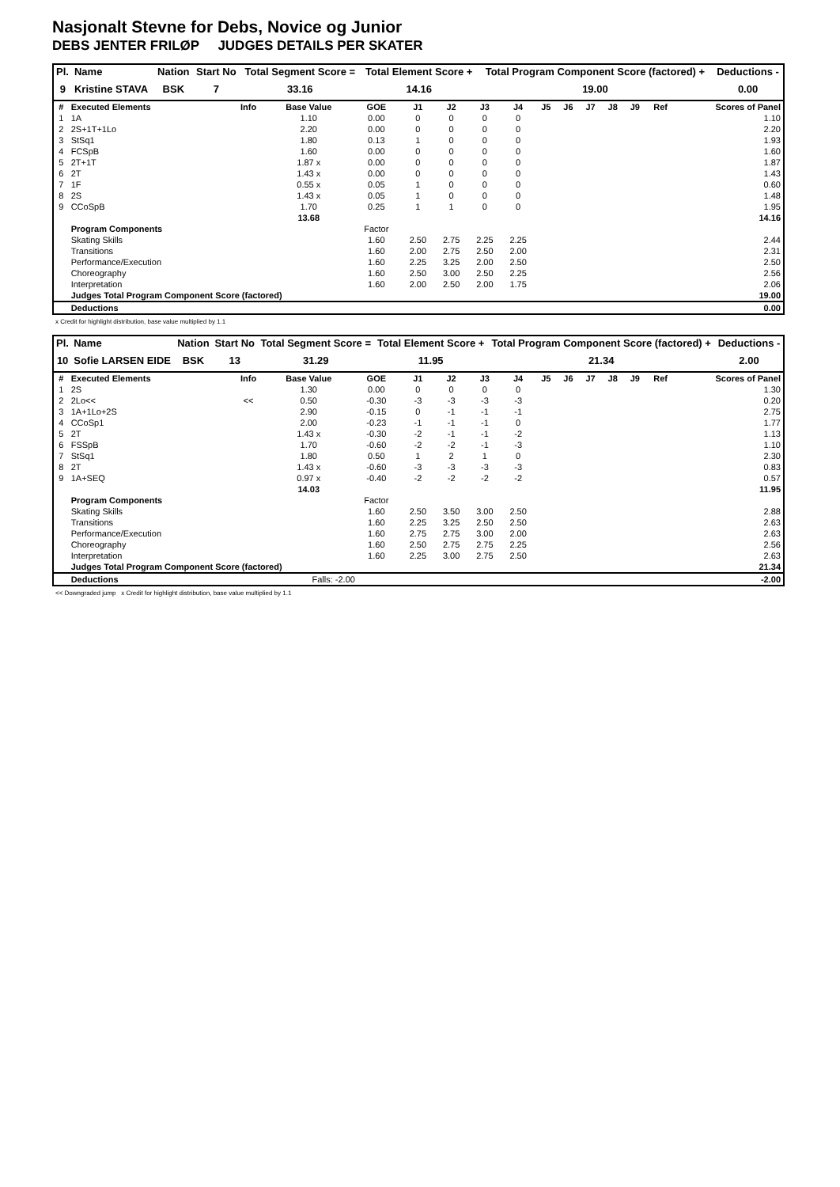Nasjonalt Stevne for Debs, Novice og Junior
DEBS JENTER FRILØP JUDGES DETAILS PER SKATER
| Pl. | Name | Nation | Start No | Total Segment Score = | Total Element Score + | Total Program Component Score (factored) + | Deductions - |
| --- | --- | --- | --- | --- | --- | --- | --- |
| 9 | Kristine STAVA | BSK | 7 | 33.16 | 14.16 | 19.00 | 0.00 |
| # | Executed Elements | Info | Base Value | GOE | J1 | J2 | J3 | J4 | J5 | J6 | J7 | J8 | J9 | Ref | Scores of Panel |
| --- | --- | --- | --- | --- | --- | --- | --- | --- | --- | --- | --- | --- | --- | --- | --- |
| 1 | 1A | | 1.10 | 0.00 | 0 | 0 | 0 | 0 | | | | | | | 1.10 |
| 2 | 2S+1T+1Lo | | 2.20 | 0.00 | 0 | 0 | 0 | 0 | | | | | | | 2.20 |
| 3 | StSq1 | | 1.80 | 0.13 | 1 | 0 | 0 | 0 | | | | | | | 1.93 |
| 4 | FCSpB | | 1.60 | 0.00 | 0 | 0 | 0 | 0 | | | | | | | 1.60 |
| 5 | 2T+1T | | 1.87 x | 0.00 | 0 | 0 | 0 | 0 | | | | | | | 1.87 |
| 6 | 2T | | 1.43 x | 0.00 | 0 | 0 | 0 | 0 | | | | | | | 1.43 |
| 7 | 1F | | 0.55 x | 0.05 | 1 | 0 | 0 | 0 | | | | | | | 0.60 |
| 8 | 2S | | 1.43 x | 0.05 | 1 | 0 | 0 | 0 | | | | | | | 1.48 |
| 9 | CCoSpB | | 1.70 | 0.25 | 1 | 1 | 0 | 0 | | | | | | | 1.95 |
| | | | 13.68 | | | | | | | | | | | | 14.16 |
| | Program Components | | | Factor | | | | | | | | | | | |
| | Skating Skills | | | 1.60 | 2.50 | 2.75 | 2.25 | 2.25 | | | | | | | 2.44 |
| | Transitions | | | 1.60 | 2.00 | 2.75 | 2.50 | 2.00 | | | | | | | 2.31 |
| | Performance/Execution | | | 1.60 | 2.25 | 3.25 | 2.00 | 2.50 | | | | | | | 2.50 |
| | Choreography | | | 1.60 | 2.50 | 3.00 | 2.50 | 2.25 | | | | | | | 2.56 |
| | Interpretation | | | 1.60 | 2.00 | 2.50 | 2.00 | 1.75 | | | | | | | 2.06 |
| | Judges Total Program Component Score (factored) | | | | | | | | | | | | | | 19.00 |
| | Deductions | | | | | | | | | | | | | | 0.00 |
x Credit for highlight distribution, base value multiplied by 1.1
| Pl. | Name | Nation | Start No | Total Segment Score = | Total Element Score + | Total Program Component Score (factored) + | Deductions - |
| --- | --- | --- | --- | --- | --- | --- | --- |
| 10 | Sofie LARSEN EIDE | BSK | 13 | 31.29 | 11.95 | 21.34 | 2.00 |
| # | Executed Elements | Info | Base Value | GOE | J1 | J2 | J3 | J4 | J5 | J6 | J7 | J8 | J9 | Ref | Scores of Panel |
| --- | --- | --- | --- | --- | --- | --- | --- | --- | --- | --- | --- | --- | --- | --- | --- |
| 1 | 2S | | 1.30 | 0.00 | 0 | 0 | 0 | 0 | | | | | | | 1.30 |
| 2 | 2Lo<< | << | 0.50 | -0.30 | -3 | -3 | -3 | -3 | | | | | | | 0.20 |
| 3 | 1A+1Lo+2S | | 2.90 | -0.15 | 0 | -1 | -1 | -1 | | | | | | | 2.75 |
| 4 | CCoSp1 | | 2.00 | -0.23 | -1 | -1 | -1 | 0 | | | | | | | 1.77 |
| 5 | 2T | | 1.43 x | -0.30 | -2 | -1 | -1 | -2 | | | | | | | 1.13 |
| 6 | FSSpB | | 1.70 | -0.60 | -2 | -2 | -1 | -3 | | | | | | | 1.10 |
| 7 | StSq1 | | 1.80 | 0.50 | 1 | 2 | 1 | 0 | | | | | | | 2.30 |
| 8 | 2T | | 1.43 x | -0.60 | -3 | -3 | -3 | -3 | | | | | | | 0.83 |
| 9 | 1A+SEQ | | 0.97 x | -0.40 | -2 | -2 | -2 | -2 | | | | | | | 0.57 |
| | | | 14.03 | | | | | | | | | | | | 11.95 |
| | Program Components | | | Factor | | | | | | | | | | | |
| | Skating Skills | | | 1.60 | 2.50 | 3.50 | 3.00 | 2.50 | | | | | | | 2.88 |
| | Transitions | | | 1.60 | 2.25 | 3.25 | 2.50 | 2.50 | | | | | | | 2.63 |
| | Performance/Execution | | | 1.60 | 2.75 | 2.75 | 3.00 | 2.00 | | | | | | | 2.63 |
| | Choreography | | | 1.60 | 2.50 | 2.75 | 2.75 | 2.25 | | | | | | | 2.56 |
| | Interpretation | | | 1.60 | 2.25 | 3.00 | 2.75 | 2.50 | | | | | | | 2.63 |
| | Judges Total Program Component Score (factored) | | | | | | | | | | | | | | 21.34 |
| | Deductions | | Falls: -2.00 | | | | | | | | | | | | -2.00 |
<< Downgraded jump x Credit for highlight distribution, base value multiplied by 1.1